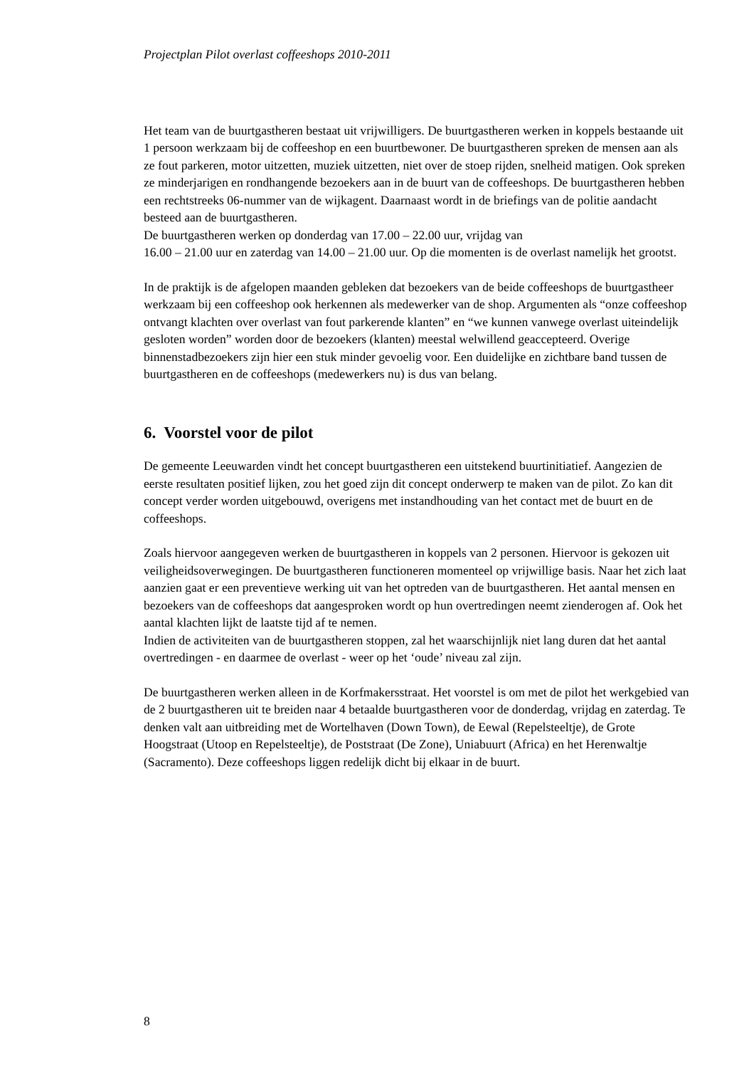Projectplan Pilot overlast coffeeshops 2010-2011
Het team van de buurtgastheren bestaat uit vrijwilligers. De buurtgastheren werken in koppels bestaande uit 1 persoon werkzaam bij de coffeeshop en een buurtbewoner. De buurtgastheren spreken de mensen aan als ze fout parkeren, motor uitzetten, muziek uitzetten, niet over de stoep rijden, snelheid matigen. Ook spreken ze minderjarigen en rondhangende bezoekers aan in de buurt van de coffeeshops. De buurtgastheren hebben een rechtstreeks 06-nummer van de wijkagent. Daarnaast wordt in de briefings van de politie aandacht besteed aan de buurtgastheren.
De buurtgastheren werken op donderdag van 17.00 – 22.00 uur, vrijdag van
16.00 – 21.00 uur en zaterdag van 14.00 – 21.00 uur. Op die momenten is de overlast namelijk het grootst.
In de praktijk is de afgelopen maanden gebleken dat bezoekers van de beide coffeeshops de buurtgastheer werkzaam bij een coffeeshop ook herkennen als medewerker van de shop. Argumenten als “onze coffeeshop ontvangt klachten over overlast van fout parkerende klanten” en “we kunnen vanwege overlast uiteindelijk gesloten worden” worden door de bezoekers (klanten) meestal welwillend geaccepteerd. Overige binnenstadbezoekers zijn hier een stuk minder gevoelig voor. Een duidelijke en zichtbare band tussen de buurtgastheren en de coffeeshops (medewerkers nu) is dus van belang.
6. Voorstel voor de pilot
De gemeente Leeuwarden vindt het concept buurtgastheren een uitstekend buurtinitiatief. Aangezien de eerste resultaten positief lijken, zou het goed zijn dit concept onderwerp te maken van de pilot. Zo kan dit concept verder worden uitgebouwd, overigens met instandhouding van het contact met de buurt en de coffeeshops.
Zoals hiervoor aangegeven werken de buurtgastheren in koppels van 2 personen. Hiervoor is gekozen uit veiligheidsoverwegingen. De buurtgastheren functioneren momenteel op vrijwillige basis. Naar het zich laat aanzien gaat er een preventieve werking uit van het optreden van de buurtgastheren. Het aantal mensen en bezoekers van de coffeeshops dat aangesproken wordt op hun overtredingen neemt zienderogen af. Ook het aantal klachten lijkt de laatste tijd af te nemen.
Indien de activiteiten van de buurtgastheren stoppen, zal het waarschijnlijk niet lang duren dat het aantal overtredingen - en daarmee de overlast - weer op het ‘oude’ niveau zal zijn.
De buurtgastheren werken alleen in de Korfmakersstraat. Het voorstel is om met de pilot het werkgebied van de 2 buurtgastheren uit te breiden naar 4 betaalde buurtgastheren voor de donderdag, vrijdag en zaterdag. Te denken valt aan uitbreiding met de Wortelhaven (Down Town), de Eewal (Repelsteeltje), de Grote Hoogstraat (Utoop en Repelsteeltje), de Poststraat (De Zone), Uniabuurt (Africa) en het Herenwaltje (Sacramento). Deze coffeeshops liggen redelijk dicht bij elkaar in de buurt.
8